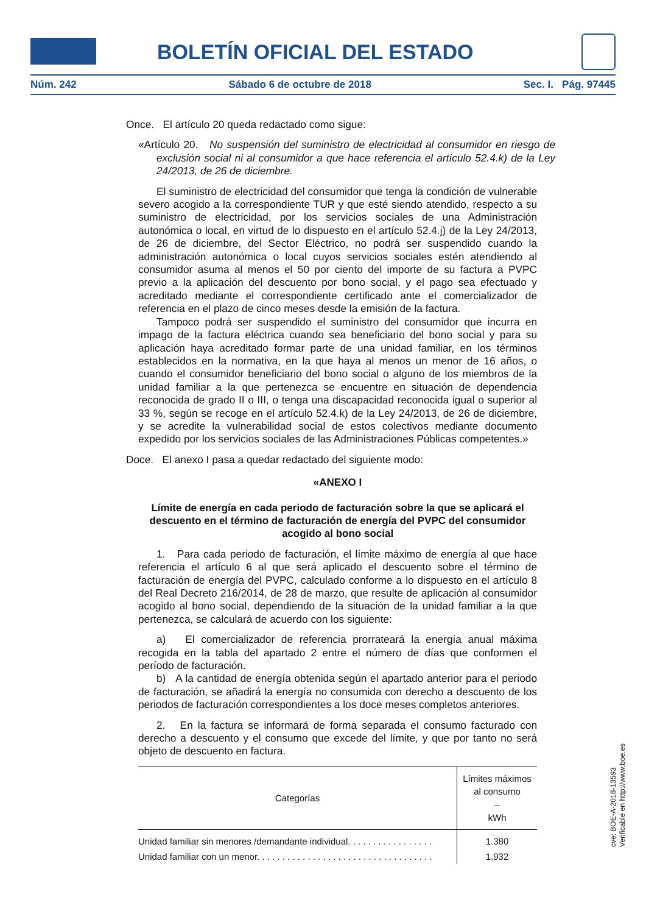BOLETÍN OFICIAL DEL ESTADO
Núm. 242 Sábado 6 de octubre de 2018 Sec. I. Pág. 97445
Once. El artículo 20 queda redactado como sigue:
«Artículo 20. No suspensión del suministro de electricidad al consumidor en riesgo de exclusión social ni al consumidor a que hace referencia el artículo 52.4.k) de la Ley 24/2013, de 26 de diciembre.
El suministro de electricidad del consumidor que tenga la condición de vulnerable severo acogido a la correspondiente TUR y que esté siendo atendido, respecto a su suministro de electricidad, por los servicios sociales de una Administración autonómica o local, en virtud de lo dispuesto en el artículo 52.4.j) de la Ley 24/2013, de 26 de diciembre, del Sector Eléctrico, no podrá ser suspendido cuando la administración autonómica o local cuyos servicios sociales estén atendiendo al consumidor asuma al menos el 50 por ciento del importe de su factura a PVPC previo a la aplicación del descuento por bono social, y el pago sea efectuado y acreditado mediante el correspondiente certificado ante el comercializador de referencia en el plazo de cinco meses desde la emisión de la factura.
Tampoco podrá ser suspendido el suministro del consumidor que incurra en impago de la factura eléctrica cuando sea beneficiario del bono social y para su aplicación haya acreditado formar parte de una unidad familiar, en los términos establecidos en la normativa, en la que haya al menos un menor de 16 años, o cuando el consumidor beneficiario del bono social o alguno de los miembros de la unidad familiar a la que pertenezca se encuentre en situación de dependencia reconocida de grado II o III, o tenga una discapacidad reconocida igual o superior al 33 %, según se recoge en el artículo 52.4.k) de la Ley 24/2013, de 26 de diciembre, y se acredite la vulnerabilidad social de estos colectivos mediante documento expedido por los servicios sociales de las Administraciones Públicas competentes.»
Doce. El anexo I pasa a quedar redactado del siguiente modo:
«ANEXO I
Límite de energía en cada periodo de facturación sobre la que se aplicará el descuento en el término de facturación de energía del PVPC del consumidor acogido al bono social
1. Para cada periodo de facturación, el límite máximo de energía al que hace referencia el artículo 6 al que será aplicado el descuento sobre el término de facturación de energía del PVPC, calculado conforme a lo dispuesto en el artículo 8 del Real Decreto 216/2014, de 28 de marzo, que resulte de aplicación al consumidor acogido al bono social, dependiendo de la situación de la unidad familiar a la que pertenezca, se calculará de acuerdo con los siguiente:
a) El comercializador de referencia prorrateará la energía anual máxima recogida en la tabla del apartado 2 entre el número de días que conformen el período de facturación.
b) A la cantidad de energía obtenida según el apartado anterior para el periodo de facturación, se añadirá la energía no consumida con derecho a descuento de los periodos de facturación correspondientes a los doce meses completos anteriores.
2. En la factura se informará de forma separada el consumo facturado con derecho a descuento y el consumo que excede del límite, y que por tanto no será objeto de descuento en factura.
| Categorías | Límites máximos al consumo – kWh |
| --- | --- |
| Unidad familiar sin menores /demandante individual. . . . . . . . . . . . . . . . . | 1.380 |
| Unidad familiar con un menor. . . . . . . . . . . . . . . . . . . . . . . . . . . . . . . . . . . | 1.932 |
cve: BOE-A-2018-13593
Verificable en http://www.boe.es